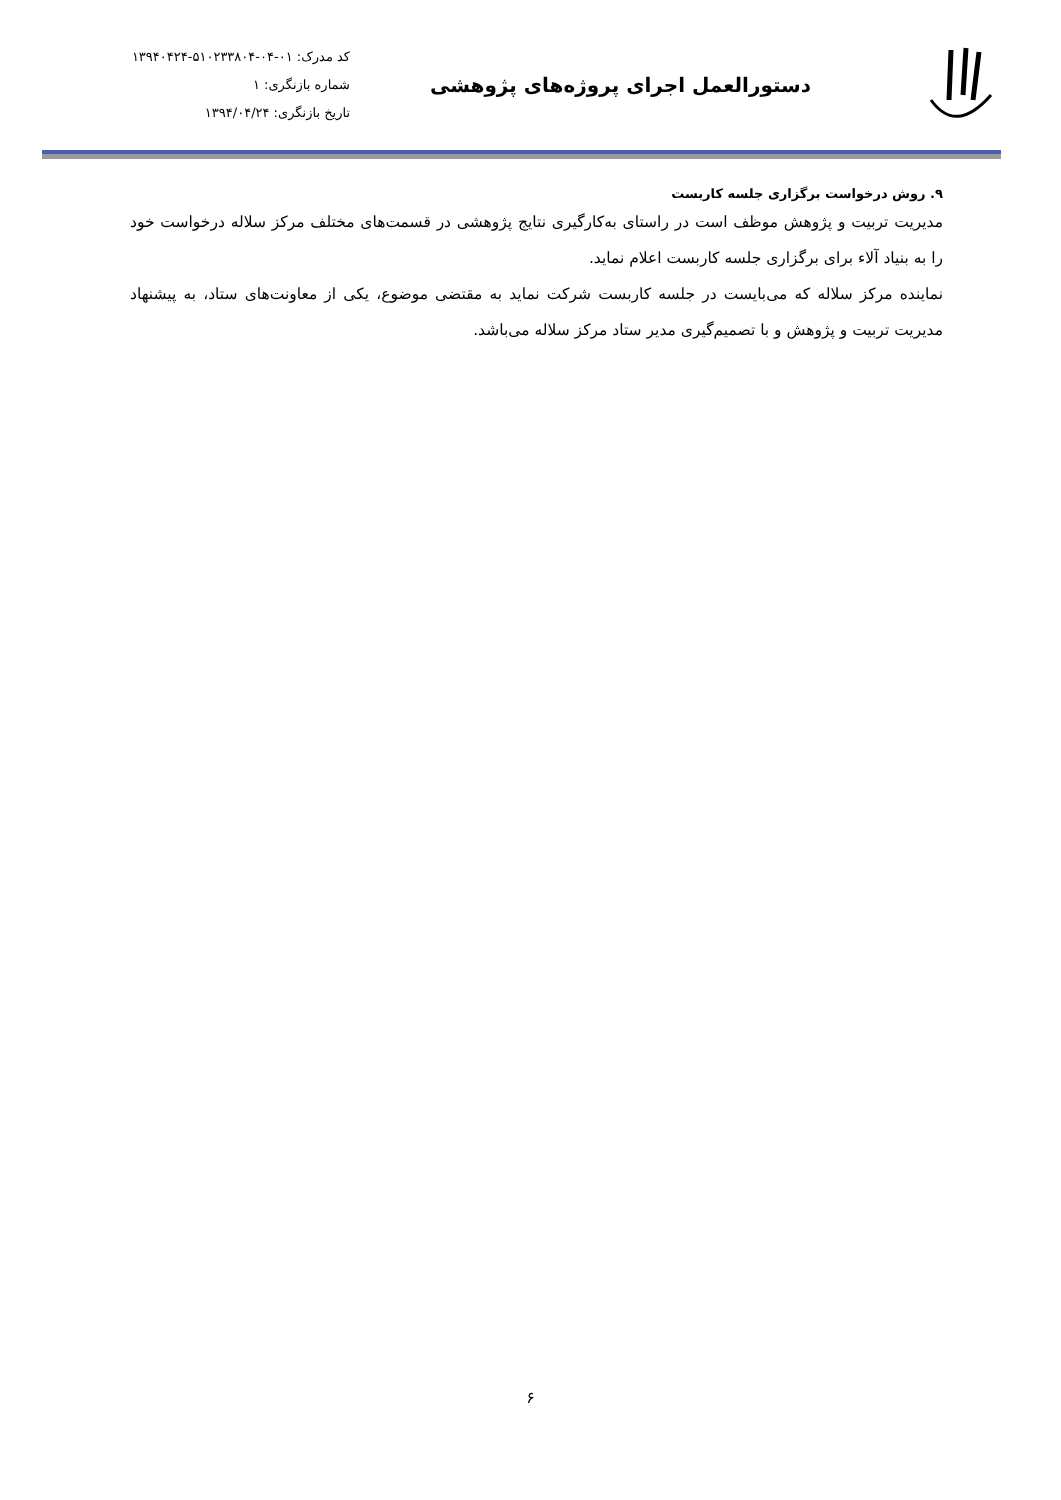دستورالعمل اجرای پروژه‌های پژوهشی
کد مدرک: ۰۱-۰۴-۵۱۰۲۳۳۸۰۴-۱۳۹۴۰۴۲۴
شماره بازنگری: ۱
تاریخ بازنگری: ۱۳۹۴/۰۴/۲۴
۹. روش درخواست برگزاری جلسه کاربست
مدیریت تربیت و پژوهش موظف است در راستای به‌کارگیری نتایج پژوهشی در قسمت‌های مختلف مرکز سلاله درخواست خود را به بنیاد آلاء برای برگزاری جلسه کاربست اعلام نماید.
نماینده مرکز سلاله که می‌بایست در جلسه کاربست شرکت نماید به مقتضی موضوع، یکی از معاونت‌های ستاد، به پیشنهاد مدیریت تربیت و پژوهش و با تصمیم‌گیری مدیر ستاد مرکز سلاله می‌باشد.
۶